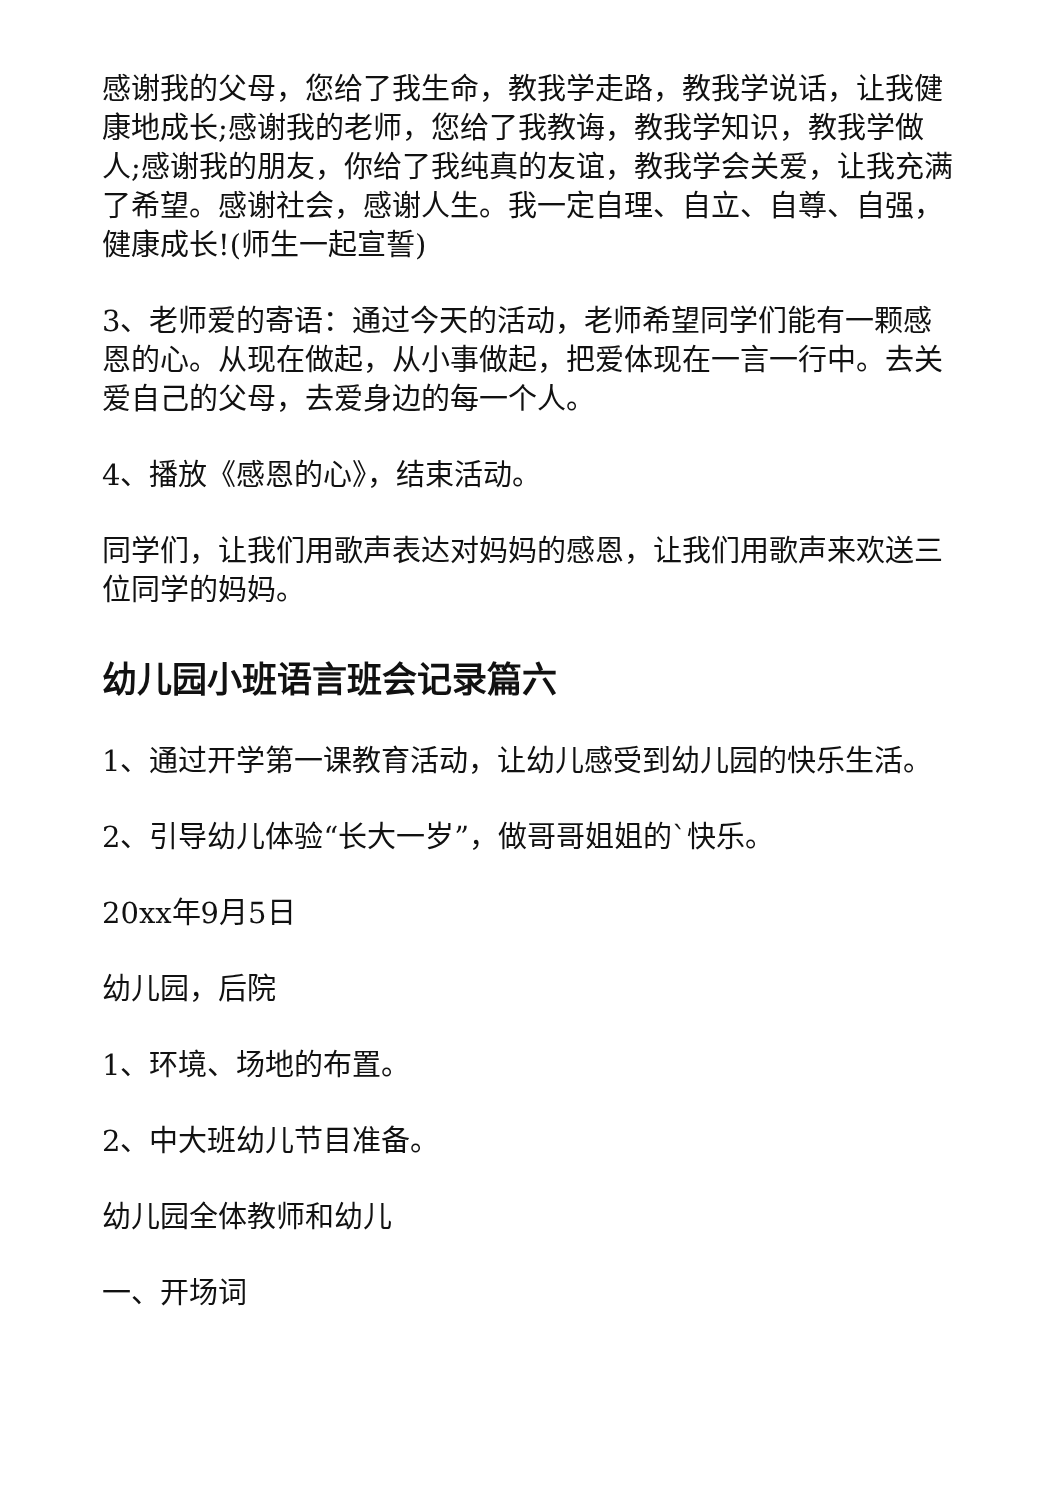感谢我的父母，您给了我生命，教我学走路，教我学说话，让我健康地成长;感谢我的老师，您给了我教诲，教我学知识，教我学做人;感谢我的朋友，你给了我纯真的友谊，教我学会关爱，让我充满了希望。感谢社会，感谢人生。我一定自理、自立、自尊、自强，健康成长!(师生一起宣誓)
3、老师爱的寄语：通过今天的活动，老师希望同学们能有一颗感恩的心。从现在做起，从小事做起，把爱体现在一言一行中。去关爱自己的父母，去爱身边的每一个人。
4、播放《感恩的心》，结束活动。
同学们，让我们用歌声表达对妈妈的感恩，让我们用歌声来欢送三位同学的妈妈。
幼儿园小班语言班会记录篇六
1、通过开学第一课教育活动，让幼儿感受到幼儿园的快乐生活。
2、引导幼儿体验“长大一岁”，做哥哥姐姐的`快乐。
20xx年9月5日
幼儿园，后院
1、环境、场地的布置。
2、中大班幼儿节目准备。
幼儿园全体教师和幼儿
一、开场词